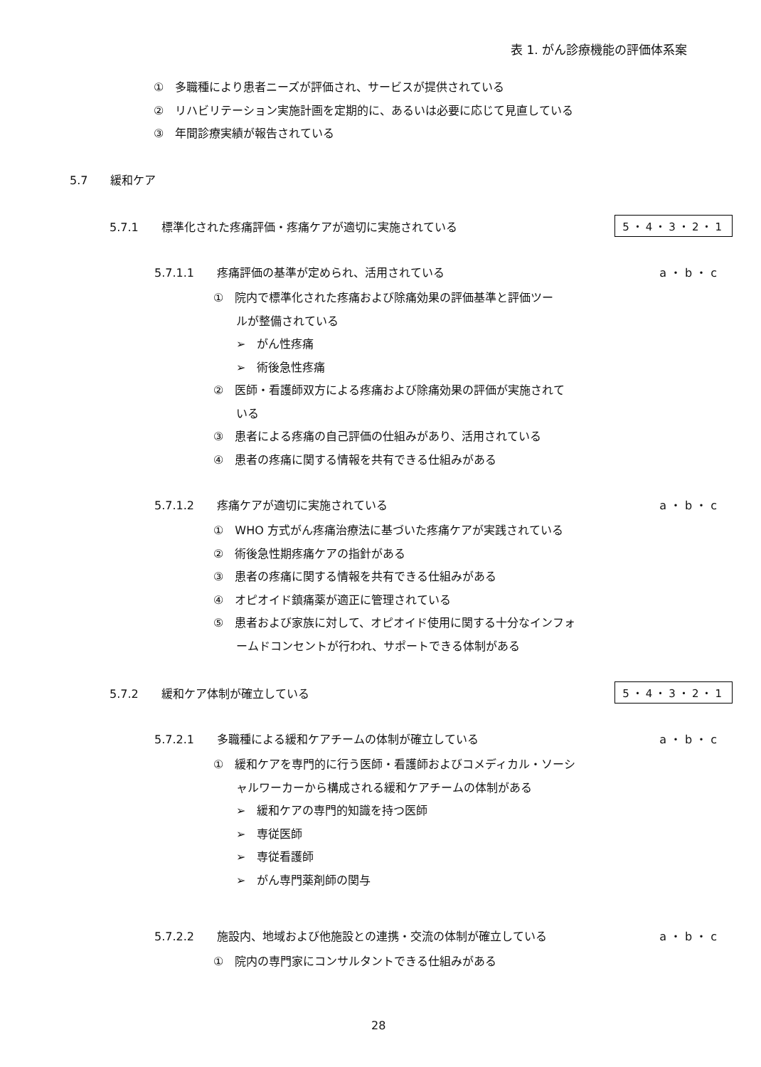表 1. がん診療機能の評価体系案
①　多職種により患者ニーズが評価され、サービスが提供されている
②　リハビリテーション実施計画を定期的に、あるいは必要に応じて見直している
③　年間診療実績が報告されている
5.7　　緩和ケア
5.7.1　　標準化された疼痛評価・疼痛ケアが適切に実施されている 5・4・3・2・1
5.7.1.1　　疼痛評価の基準が定められ、活用されている a・b・c
①　院内で標準化された疼痛および除痛効果の評価基準と評価ツー
　　ルが整備されている
　　➢　がん性疼痛
　　➢　術後急性疼痛
②　医師・看護師双方による疼痛および除痛効果の評価が実施されて
　　いる
③　患者による疼痛の自己評価の仕組みがあり、活用されている
④　患者の疼痛に関する情報を共有できる仕組みがある
5.7.1.2　　疼痛ケアが適切に実施されている a・b・c
①　WHO 方式がん疼痛治療法に基づいた疼痛ケアが実践されている
②　術後急性期疼痛ケアの指針がある
③　患者の疼痛に関する情報を共有できる仕組みがある
④　オピオイド鎮痛薬が適正に管理されている
⑤　患者および家族に対して、オピオイド使用に関する十分なインフォ
　　ームドコンセントが行われ、サポートできる体制がある
5.7.2　　緩和ケア体制が確立している 5・4・3・2・1
5.7.2.1　　多職種による緩和ケアチームの体制が確立している a・b・c
①　緩和ケアを専門的に行う医師・看護師およびコメディカル・ソーシ
　　ャルワーカーから構成される緩和ケアチームの体制がある
　　➢　緩和ケアの専門的知識を持つ医師
　　➢　専従医師
　　➢　専従看護師
　　➢　がん専門薬剤師の関与
5.7.2.2　　施設内、地域および他施設との連携・交流の体制が確立している a・b・c
①　院内の専門家にコンサルタントできる仕組みがある
28